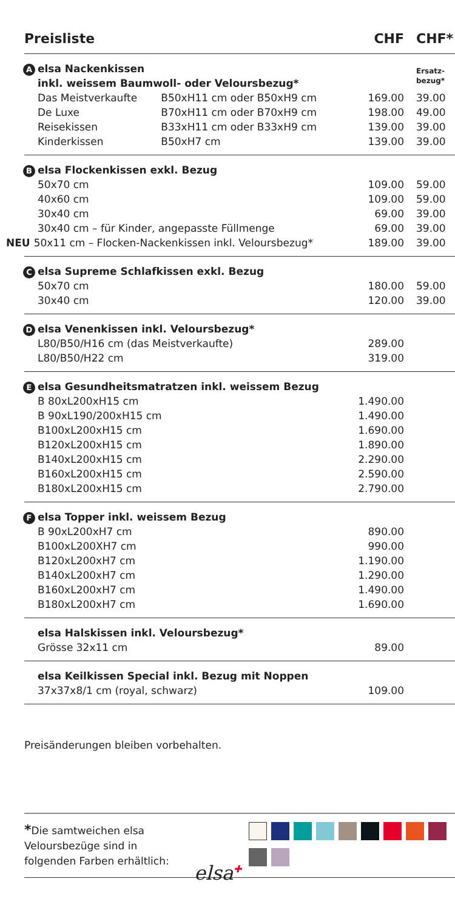| Preisliste | | CHF | CHF* |
| --- | --- | --- | --- |
| A elsa Nackenkissen inkl. weissem Baumwoll- oder Veloursbezug* | | | Ersatz- bezug* |
| Das Meistverkaufte | B50xH11 cm oder B50xH9 cm | 169.00 | 39.00 |
| De Luxe | B70xH11 cm oder B70xH9 cm | 198.00 | 49.00 |
| Reisekissen | B33xH11 cm oder B33xH9 cm | 139.00 | 39.00 |
| Kinderkissen | B50xH7 cm | 139.00 | 39.00 |
| B elsa Flockenkissen exkl. Bezug | | | |
| 50x70 cm | | 109.00 | 59.00 |
| 40x60 cm | | 109.00 | 59.00 |
| 30x40 cm | | 69.00 | 39.00 |
| 30x40 cm – für Kinder, angepasste Füllmenge | | 69.00 | 39.00 |
| NEU 50x11 cm – Flocken-Nackenkissen inkl. Veloursbezug* | | 189.00 | 39.00 |
| C elsa Supreme Schlafkissen exkl. Bezug | | | |
| 50x70 cm | | 180.00 | 59.00 |
| 30x40 cm | | 120.00 | 39.00 |
| D elsa Venenkissen inkl. Veloursbezug* | | | |
| L80/B50/H16 cm (das Meistverkaufte) | | 289.00 | |
| L80/B50/H22 cm | | 319.00 | |
| E elsa Gesundheitsmatratzen inkl. weissem Bezug | | | |
| B 80xL200xH15 cm | | 1.490.00 | |
| B 90xL190/200xH15 cm | | 1.490.00 | |
| B100xL200xH15 cm | | 1.690.00 | |
| B120xL200xH15 cm | | 1.890.00 | |
| B140xL200xH15 cm | | 2.290.00 | |
| B160xL200xH15 cm | | 2.590.00 | |
| B180xL200xH15 cm | | 2.790.00 | |
| F elsa Topper inkl. weissem Bezug | | | |
| B 90xL200xH7 cm | | 890.00 | |
| B100xL200XH7 cm | | 990.00 | |
| B120xL200xH7 cm | | 1.190.00 | |
| B140xL200xH7 cm | | 1.290.00 | |
| B160xL200xH7 cm | | 1.490.00 | |
| B180xL200xH7 cm | | 1.690.00 | |
| elsa Halskissen inkl. Veloursbezug* | | | |
| Grösse 32x11 cm | | 89.00 | |
| elsa Keilkissen Special inkl. Bezug mit Noppen | | | |
| 37x37x8/1 cm (royal, schwarz) | | 109.00 | |
Preisänderungen bleiben vorbehalten.
*Die samtweichen elsa
Veloursbezüge sind in
folgenden Farben erhältlich:
elsa<sup>✚</sup>